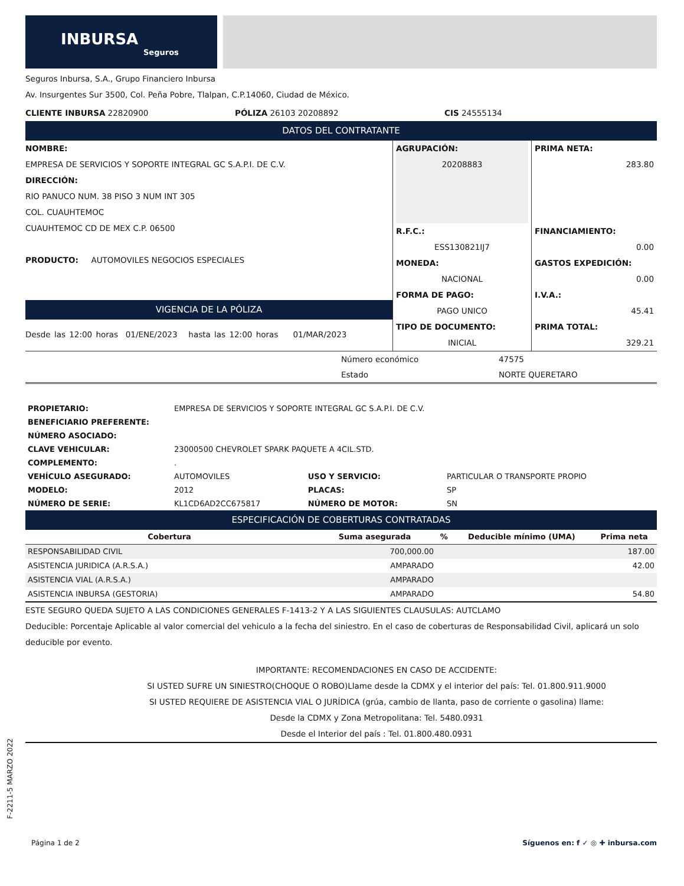INBURSA
Seguros
Seguros Inbursa, S.A., Grupo Financiero Inbursa
Av. Insurgentes Sur 3500, Col. Peña Pobre, Tlalpan, C.P.14060, Ciudad de México.
CLIENTE INBURSA 22820900 PÓLIZA 26103 20208892 CIS 24555134
DATOS DEL CONTRATANTE
NOMBRE:
EMPRESA DE SERVICIOS Y SOPORTE INTEGRAL GC S.A.P.I. DE C.V.
DIRECCIÓN:
RIO PANUCO NUM. 38 PISO 3 NUM INT 305
COL. CUAUHTEMOC
CUAUHTEMOC CD DE MEX C.P. 06500
PRODUCTO: AUTOMOVILES NEGOCIOS ESPECIALES
VIGENCIA DE LA PÓLIZA
Desde las 12:00 horas 01/ENE/2023 hasta las 12:00 horas 01/MAR/2023
AGRUPACIÓN:
20208883
R.F.C.:
ESS130821IJ7
MONEDA:
NACIONAL
FORMA DE PAGO:
PAGO UNICO
TIPO DE DOCUMENTO:
INICIAL
PRIMA NETA:
283.80
FINANCIAMIENTO:
0.00
GASTOS EXPEDICIÓN:
0.00
I.V.A.:
45.41
PRIMA TOTAL:
329.21
Número económico 47575
Estado NORTE QUERETARO
| PROPIETARIO: | EMPRESA DE SERVICIOS Y SOPORTE INTEGRAL GC S.A.P.I. DE C.V. | | |
| BENEFICIARIO PREFERENTE: | | | |
| NÚMERO ASOCIADO: | | | |
| CLAVE VEHICULAR: | 23000500 CHEVROLET SPARK PAQUETE A 4CIL.STD. | | |
| COMPLEMENTO: | . | | |
| VEHÍCULO ASEGURADO: | AUTOMOVILES | USO Y SERVICIO: | PARTICULAR O TRANSPORTE PROPIO |
| MODELO: | 2012 | PLACAS: | SP |
| NÚMERO DE SERIE: | KL1CD6AD2CC675817 | NÚMERO DE MOTOR: | SN |
ESPECIFICACIÓN DE COBERTURAS CONTRATADAS
| Cobertura | Suma asegurada | % | Deducible mínimo (UMA) | Prima neta |
| --- | --- | --- | --- | --- |
| RESPONSABILIDAD CIVIL | 700,000.00 | | | 187.00 |
| ASISTENCIA JURIDICA (A.R.S.A.) | AMPARADO | | | 42.00 |
| ASISTENCIA VIAL (A.R.S.A.) | AMPARADO | | | |
| ASISTENCIA INBURSA (GESTORIA) | AMPARADO | | | 54.80 |
ESTE SEGURO QUEDA SUJETO A LAS CONDICIONES GENERALES F-1413-2 Y A LAS SIGUIENTES CLAUSULAS: AUTCLAMO
Deducible: Porcentaje Aplicable al valor comercial del vehiculo a la fecha del siniestro. En el caso de coberturas de Responsabilidad Civil, aplicará un solo deducible por evento.
IMPORTANTE: RECOMENDACIONES EN CASO DE ACCIDENTE:
SI USTED SUFRE UN SINIESTRO(CHOQUE O ROBO)Llame desde la CDMX y el interior del país: Tel. 01.800.911.9000
SI USTED REQUIERE DE ASISTENCIA VIAL O JURÍDICA (grúa, cambio de llanta, paso de corriente o gasolina) llame:
Desde la CDMX y Zona Metropolitana: Tel. 5480.0931
Desde el Interior del país : Tel. 01.800.480.0931
F-2211-5 MARZO 2022
Página 1 de 2
Síguenos en: f ✓ ◎ ✚ inbursa.com